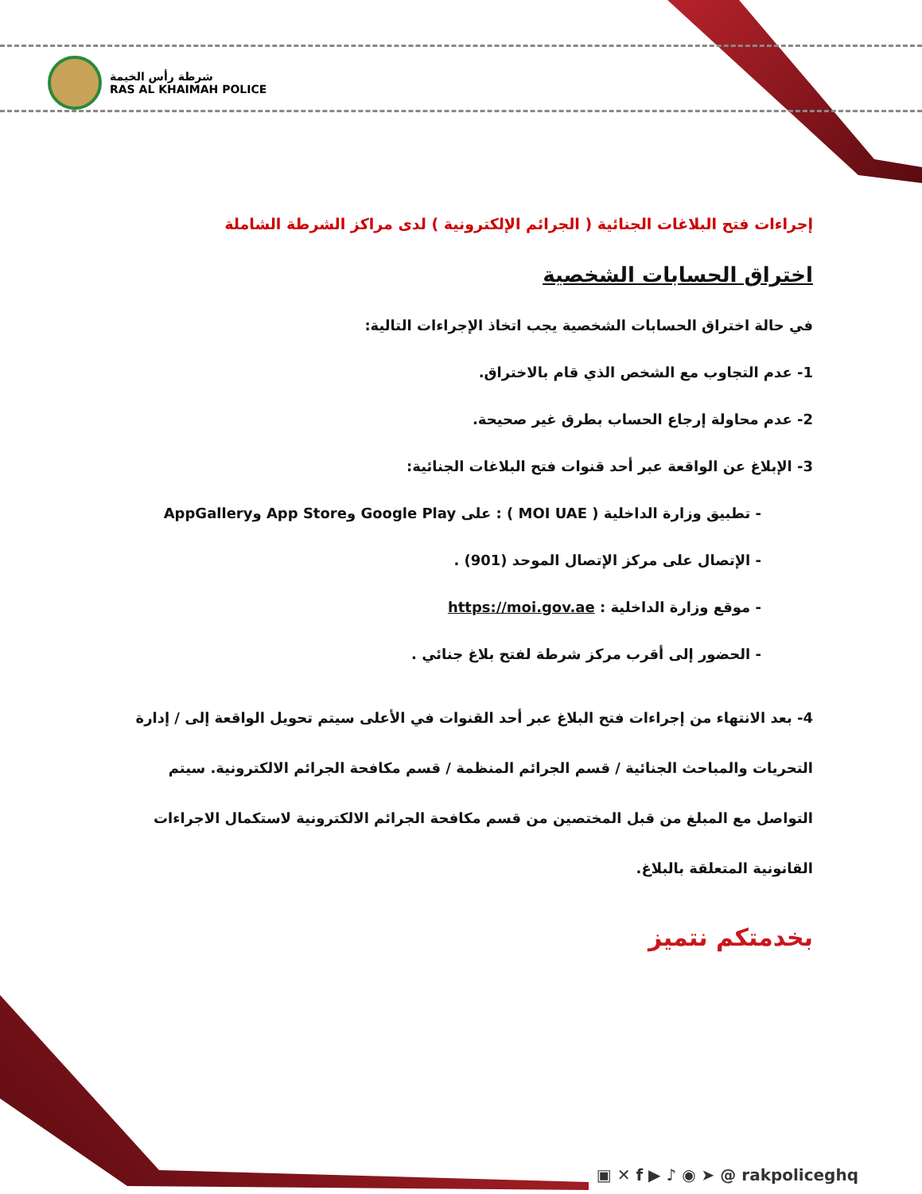شرطة رأس الخيمة
RAS AL KHAIMAH POLICE
إجراءات فتح البلاغات الجنائية ( الجرائم الإلكترونية ) لدى مراكز الشرطة الشاملة
اختراق الحسابات الشخصية
في حالة اختراق الحسابات الشخصية يجب اتخاذ الإجراءات التالية:
1- عدم التجاوب مع الشخص الذي قام بالاختراق.
2- عدم محاولة إرجاع الحساب بطرق غير صحيحة.
3- الإبلاغ عن الواقعة عبر أحد قنوات فتح البلاغات الجنائية:
- تطبيق وزارة الداخلية ( MOI UAE ) : على Google Play وApp Store وAppGallery
- الإتصال على مركز الإتصال الموحد (901) .
- موقع وزارة الداخلية : https://moi.gov.ae
- الحضور إلى أقرب مركز شرطة لفتح بلاغ جنائي .
4- بعد الانتهاء من إجراءات فتح البلاغ عبر أحد القنوات في الأعلى سيتم تحويل الواقعة إلى / إدارة التحريات والمباحث الجنائية / قسم الجرائم المنظمة / قسم مكافحة الجرائم الالكترونية. سيتم التواصل مع المبلغ من قبل المختصين من قسم مكافحة الجرائم الالكترونية لاستكمال الاجراءات القانونية المتعلقة بالبلاغ.
بخدمتكم نتميز
▣ ✕ f ▶ ♪ ◉ ➤ @ rakpoliceghq